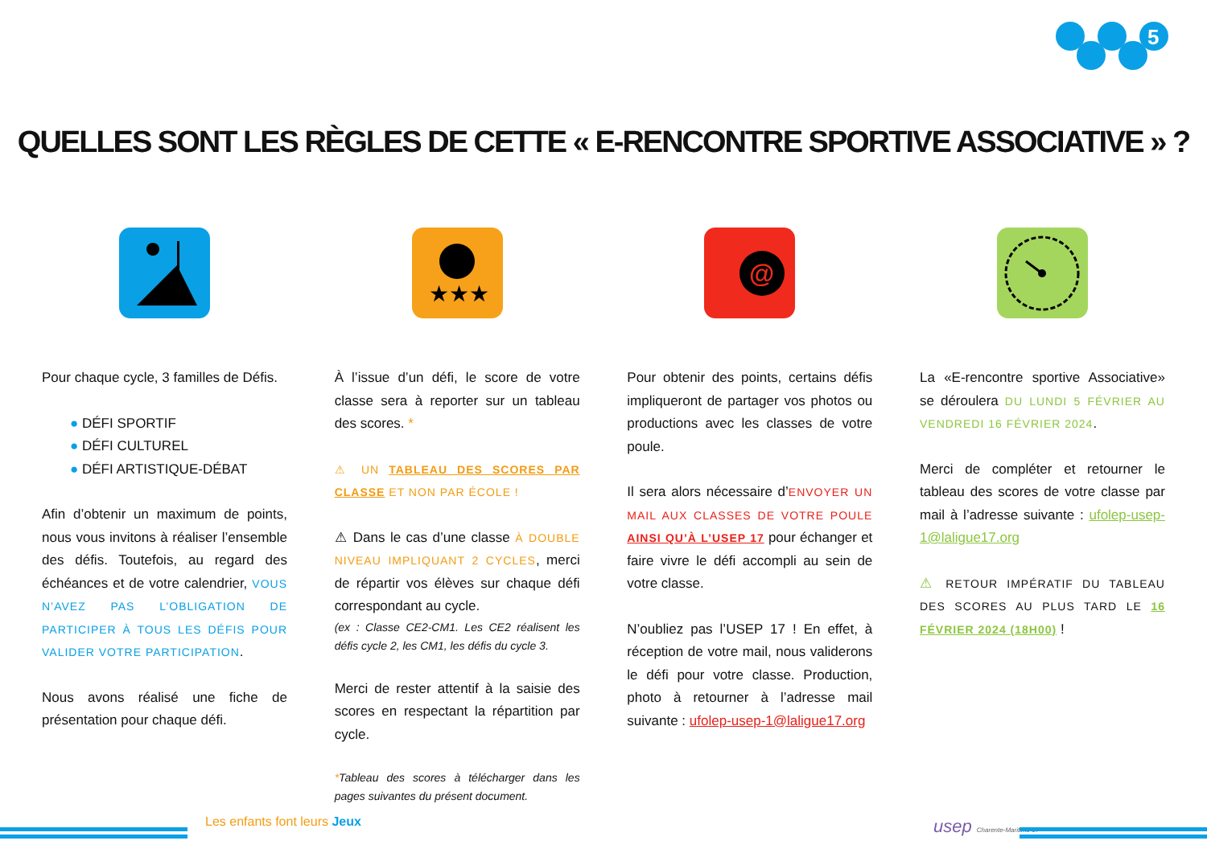5
QUELLES SONT LES RÈGLES DE CETTE « E-RENCONTRE SPORTIVE ASSOCIATIVE » ?
Pour chaque cycle, 3 familles de Défis.
● DÉFI SPORTIF
● DÉFI CULTUREL
● DÉFI ARTISTIQUE-DÉBAT
Afin d’obtenir un maximum de points, nous vous invitons à réaliser l’ensemble des défis. Toutefois, au regard des échéances et de votre calendrier, VOUS N’AVEZ PAS L’OBLIGATION DE PARTICIPER À TOUS LES DÉFIS POUR VALIDER VOTRE PARTICIPATION.
Nous avons réalisé une fiche de présentation pour chaque défi.
★★★
À l’issue d’un défi, le score de votre classe sera à reporter sur un tableau des scores. *
⚠ UN TABLEAU DES SCORES PAR CLASSE ET NON PAR ÉCOLE !
⚠ Dans le cas d’une classe À DOUBLE NIVEAU IMPLIQUANT 2 CYCLES, merci de répartir vos élèves sur chaque défi correspondant au cycle.
(ex : Classe CE2-CM1. Les CE2 réalisent les défis cycle 2, les CM1, les défis du cycle 3.
Merci de rester attentif à la saisie des scores en respectant la répartition par cycle.
*Tableau des scores à télécharger dans les pages suivantes du présent document.
@
Pour obtenir des points, certains défis impliqueront de partager vos photos ou productions avec les classes de votre poule.
Il sera alors nécessaire d’ENVOYER UN MAIL AUX CLASSES DE VOTRE POULE AINSI QU’À L’USEP 17 pour échanger et faire vivre le défi accompli au sein de votre classe.
N’oubliez pas l’USEP 17 ! En effet, à réception de votre mail, nous validerons le défi pour votre classe. Production, photo à retourner à l’adresse mail suivante : ufolep-usep-1@laligue17.org
La «E-rencontre sportive Associative» se déroulera DU LUNDI 5 FÉVRIER AU VENDREDI 16 FÉVRIER 2024.
Merci de compléter et retourner le tableau des scores de votre classe par mail à l’adresse suivante : ufolep-usep-1@laligue17.org
⚠ RETOUR IMPÉRATIF DU TABLEAU DES SCORES AU PLUS TARD LE 16 FÉVRIER 2024 (18H00) !
Les enfants font leurs Jeux usep Charente-Maritime 17